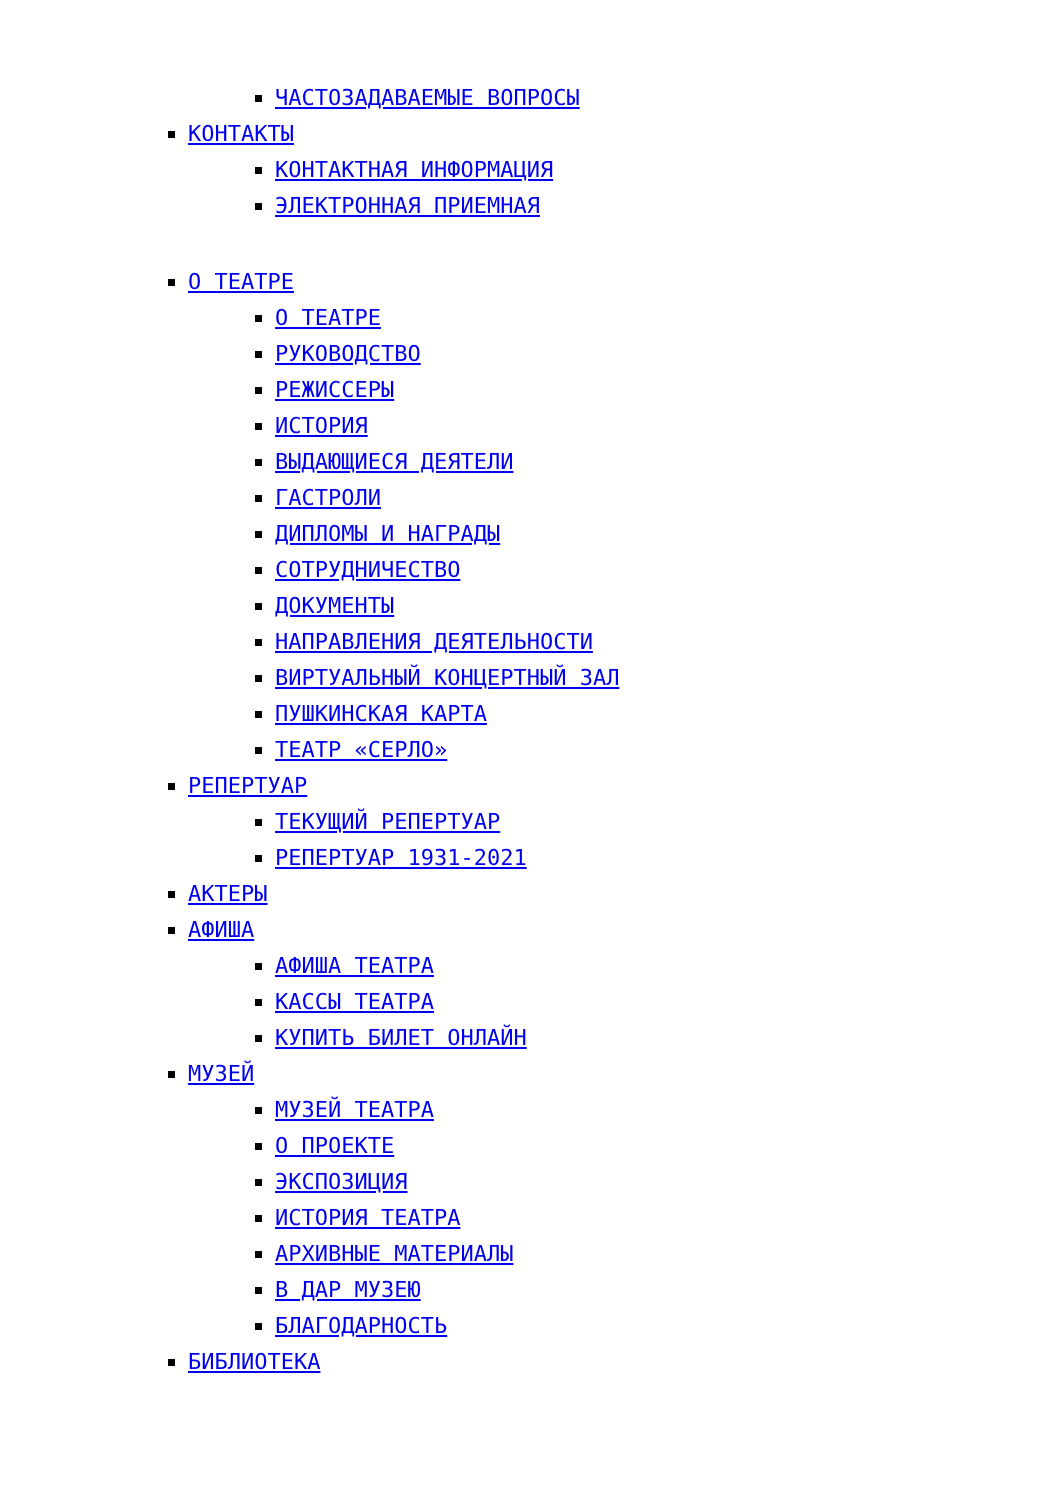ЧАСТОЗАДАВАЕМЫЕ ВОПРОСЫ
КОНТАКТЫ
КОНТАКТНАЯ ИНФОРМАЦИЯ
ЭЛЕКТРОННАЯ ПРИЕМНАЯ
О ТЕАТРЕ
О ТЕАТРЕ
РУКОВОДСТВО
РЕЖИССЕРЫ
ИСТОРИЯ
ВЫДАЮЩИЕСЯ ДЕЯТЕЛИ
ГАСТРОЛИ
ДИПЛОМЫ И НАГРАДЫ
СОТРУДНИЧЕСТВО
ДОКУМЕНТЫ
НАПРАВЛЕНИЯ ДЕЯТЕЛЬНОСТИ
ВИРТУАЛЬНЫЙ КОНЦЕРТНЫЙ ЗАЛ
ПУШКИНСКАЯ КАРТА
ТЕАТР «СЕРЛО»
РЕПЕРТУАР
ТЕКУЩИЙ РЕПЕРТУАР
РЕПЕРТУАР 1931-2021
АКТЕРЫ
АФИША
АФИША ТЕАТРА
КАССЫ ТЕАТРА
КУПИТЬ БИЛЕТ ОНЛАЙН
МУЗЕЙ
МУЗЕЙ ТЕАТРА
О ПРОЕКТЕ
ЭКСПОЗИЦИЯ
ИСТОРИЯ ТЕАТРА
АРХИВНЫЕ МАТЕРИАЛЫ
В ДАР МУЗЕЮ
БЛАГОДАРНОСТЬ
БИБЛИОТЕКА